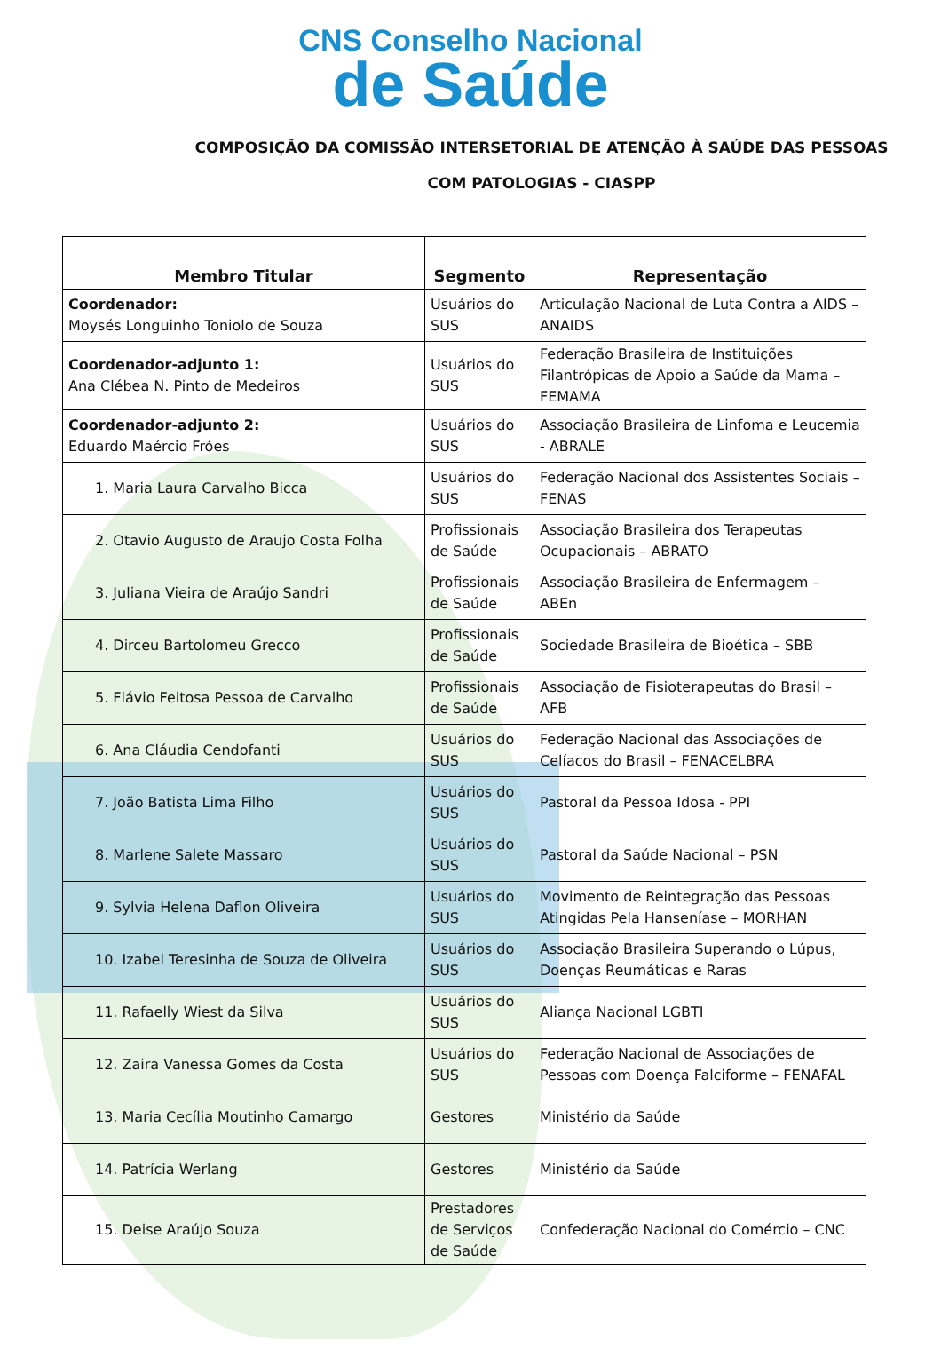CNS Conselho Nacional
de Saúde
COMPOSIÇÃO DA COMISSÃO INTERSETORIAL DE ATENÇÃO À SAÚDE DAS PESSOAS COM PATOLOGIAS - CIASPP
| Membro Titular | Segmento | Representação |
| --- | --- | --- |
| Coordenador: Moysés Longuinho Toniolo de Souza | Usuários do SUS | Articulação Nacional de Luta Contra a AIDS – ANAIDS |
| Coordenador-adjunto 1: Ana Clébea N. Pinto de Medeiros | Usuários do SUS | Federação Brasileira de Instituições Filantrópicas de Apoio a Saúde da Mama – FEMAMA |
| Coordenador-adjunto 2: Eduardo Maércio Fróes | Usuários do SUS | Associação Brasileira de Linfoma e Leucemia - ABRALE |
| 1. Maria Laura Carvalho Bicca | Usuários do SUS | Federação Nacional dos Assistentes Sociais – FENAS |
| 2. Otavio Augusto de Araujo Costa Folha | Profissionais de Saúde | Associação Brasileira dos Terapeutas Ocupacionais – ABRATO |
| 3. Juliana Vieira de Araújo Sandri | Profissionais de Saúde | Associação Brasileira de Enfermagem – ABEn |
| 4. Dirceu Bartolomeu Grecco | Profissionais de Saúde | Sociedade Brasileira de Bioética – SBB |
| 5. Flávio Feitosa Pessoa de Carvalho | Profissionais de Saúde | Associação de Fisioterapeutas do Brasil – AFB |
| 6. Ana Cláudia Cendofanti | Usuários do SUS | Federação Nacional das Associações de Celíacos do Brasil – FENACELBRA |
| 7. João Batista Lima Filho | Usuários do SUS | Pastoral da Pessoa Idosa - PPI |
| 8. Marlene Salete Massaro | Usuários do SUS | Pastoral da Saúde Nacional – PSN |
| 9. Sylvia Helena Daflon Oliveira | Usuários do SUS | Movimento de Reintegração das Pessoas Atingidas Pela Hanseníase – MORHAN |
| 10. Izabel Teresinha de Souza de Oliveira | Usuários do SUS | Associação Brasileira Superando o Lúpus, Doenças Reumáticas e Raras |
| 11. Rafaelly Wiest da Silva | Usuários do SUS | Aliança Nacional LGBTI |
| 12. Zaira Vanessa Gomes da Costa | Usuários do SUS | Federação Nacional de Associações de Pessoas com Doença Falciforme – FENAFAL |
| 13. Maria Cecília Moutinho Camargo | Gestores | Ministério da Saúde |
| 14. Patrícia Werlang | Gestores | Ministério da Saúde |
| 15. Deise Araújo Souza | Prestadores de Serviços de Saúde | Confederação Nacional do Comércio – CNC |